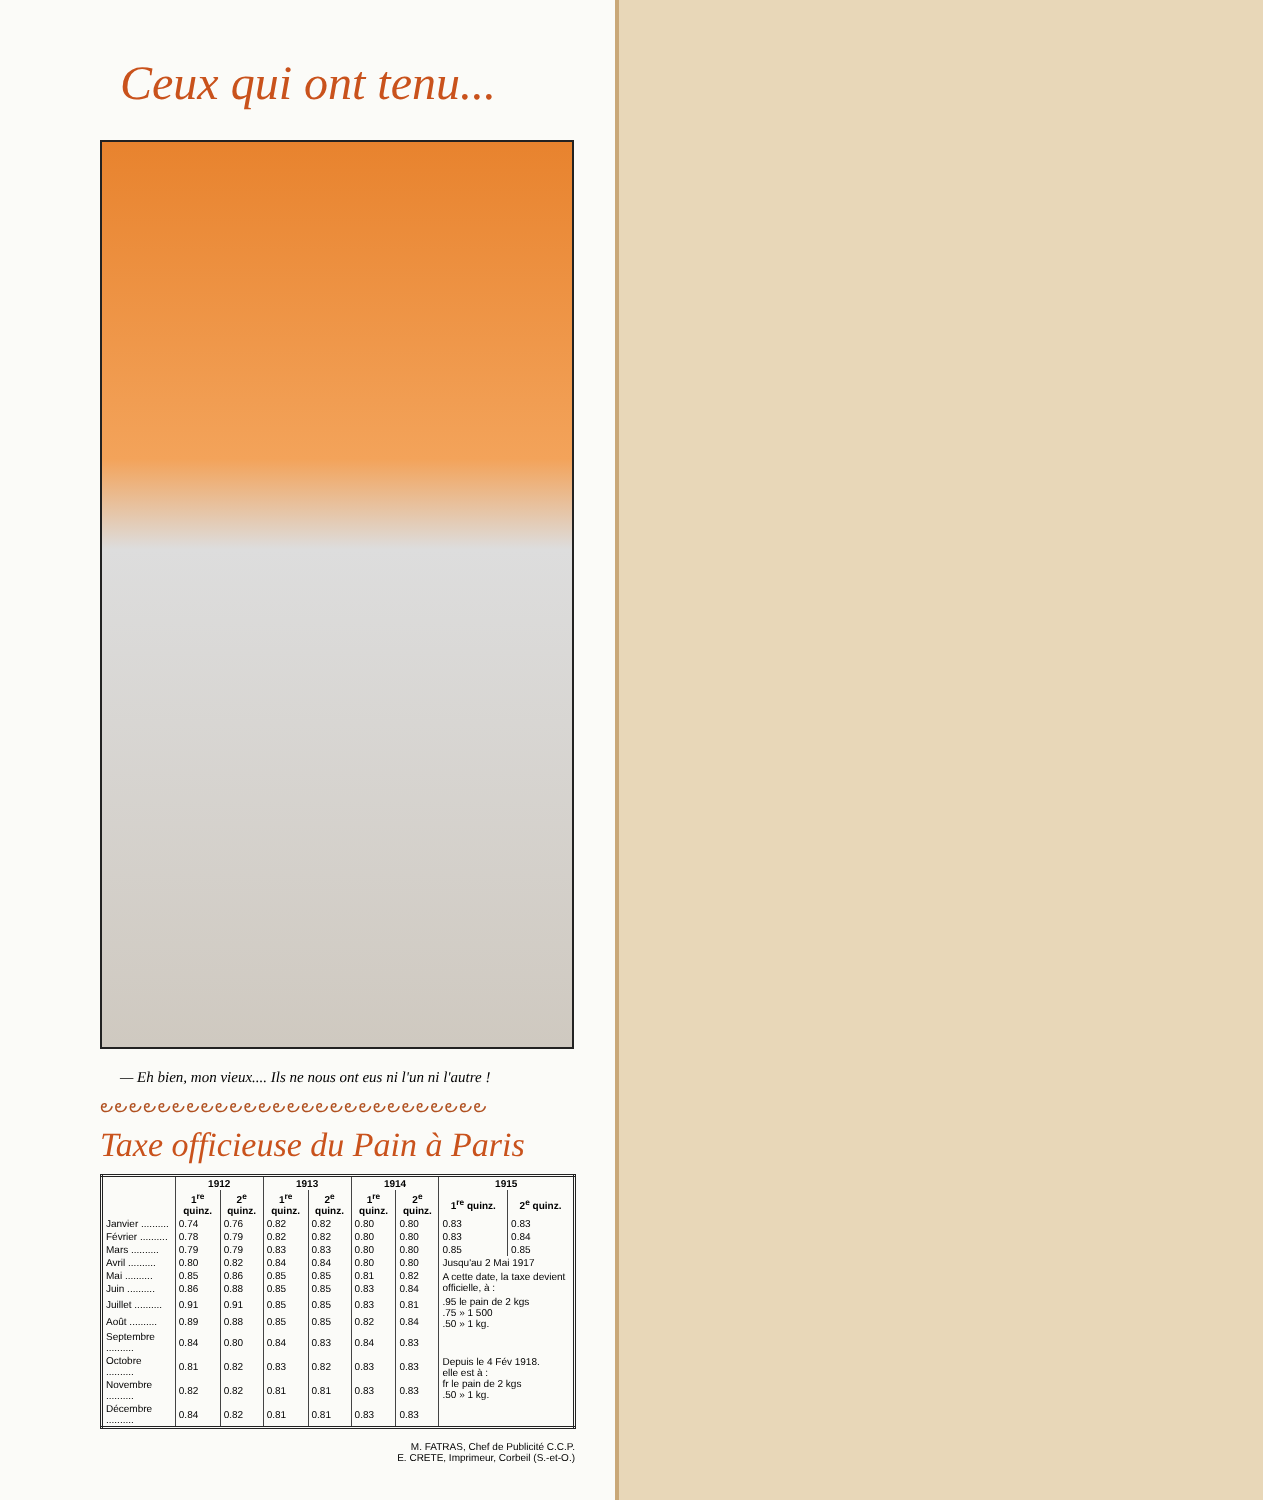Ceux qui ont tenu...
— Eh bien, mon vieux.... Ils ne nous ont eus ni l'un ni l'autre !
౿౿౿౿౿౿౿౿౿౿౿౿౿౿౿౿౿౿౿౿౿౿౿౿౿౿౿
Taxe officieuse du Pain à Paris
| | 1912 | | 1913 | | 1914 | | 1915 | |
| --- | --- | --- | --- | --- | --- | --- | --- | --- |
| | 1<sup>re</sup> quinz. | 2<sup>e</sup> quinz. | 1<sup>re</sup> quinz. | 2<sup>e</sup> quinz. | 1<sup>re</sup> quinz. | 2<sup>e</sup> quinz. | 1<sup>re</sup> quinz. | 2<sup>e</sup> quinz. |
| Janvier .......... | 0.74 | 0.76 | 0.82 | 0.82 | 0.80 | 0.80 | 0.83 | 0.83 |
| Février .......... | 0.78 | 0.79 | 0.82 | 0.82 | 0.80 | 0.80 | 0.83 | 0.84 |
| Mars .......... | 0.79 | 0.79 | 0.83 | 0.83 | 0.80 | 0.80 | 0.85 | 0.85 |
| Avril .......... | 0.80 | 0.82 | 0.84 | 0.84 | 0.80 | 0.80 | Jusqu'au 2 Mai 1917 | |
| Mai .......... | 0.85 | 0.86 | 0.85 | 0.85 | 0.81 | 0.82 | A cette date, la taxe devient officielle, à : | |
| Juin .......... | 0.86 | 0.88 | 0.85 | 0.85 | 0.83 | 0.84 | | |
| Juillet .......... | 0.91 | 0.91 | 0.85 | 0.85 | 0.83 | 0.81 | .95 le pain de 2 kgs .75 » 1 500 .50 » 1 kg. | |
| Août .......... | 0.89 | 0.88 | 0.85 | 0.85 | 0.82 | 0.84 | | |
| Septembre .......... | 0.84 | 0.80 | 0.84 | 0.83 | 0.84 | 0.83 | Depuis le 4 Fév 1918. elle est à : fr le pain de 2 kgs .50 » 1 kg. | |
| Octobre .......... | 0.81 | 0.82 | 0.83 | 0.82 | 0.83 | 0.83 | | |
| Novembre .......... | 0.82 | 0.82 | 0.81 | 0.81 | 0.83 | 0.83 | | |
| Décembre .......... | 0.84 | 0.82 | 0.81 | 0.81 | 0.83 | 0.83 | | |
M. FATRAS, Chef de Publicité C.C.P.
E. CRETE, Imprimeur, Corbeil (S.-et-O.)